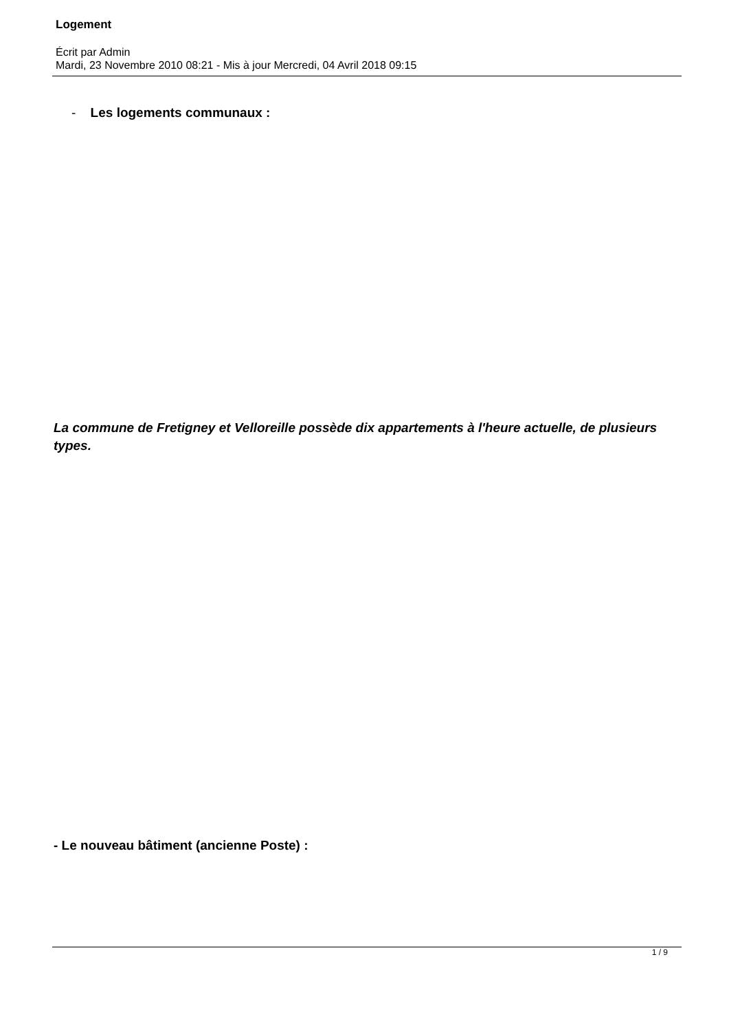Logement
Écrit par Admin
Mardi, 23 Novembre 2010 08:21 - Mis à jour Mercredi, 04 Avril 2018 09:15
- Les logements communaux :
La commune de Fretigney et Velloreille possède dix appartements à l'heure actuelle, de plusieurs types.
- Le nouveau bâtiment (ancienne Poste) :
1 / 9